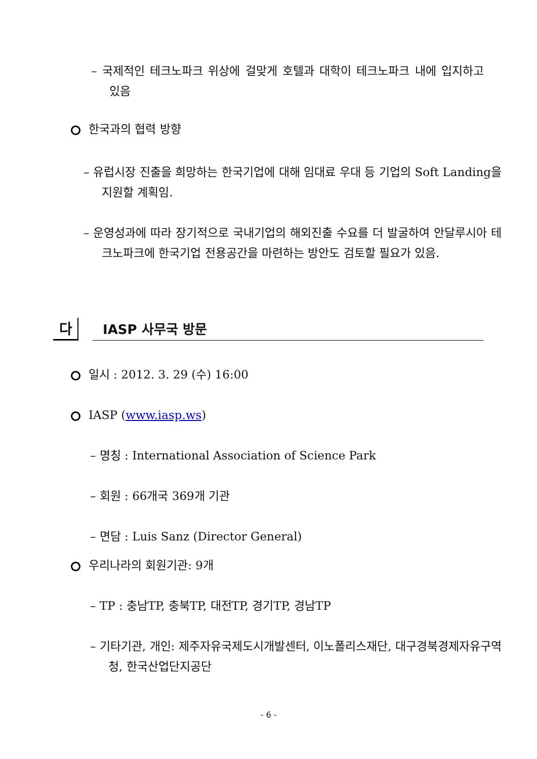– 국제적인 테크노파크 위상에 걸맞게 호텔과 대학이 테크노파크 내에 입지하고 있음
한국과의 협력 방향
– 유럽시장 진출을 희망하는 한국기업에 대해 임대료 우대 등 기업의 Soft Landing을 지원할 계획임.
– 운영성과에 따라 장기적으로 국내기업의 해외진출 수요를 더 발굴하여 안달루시아 테크노파크에 한국기업 전용공간을 마련하는 방안도 검토할 필요가 있음.
다 IASP 사무국 방문
일시 : 2012. 3. 29 (수) 16:00
IASP (www.iasp.ws)
– 명칭 : International Association of Science Park
– 회원 : 66개국 369개 기관
– 면담 : Luis Sanz (Director General)
우리나라의 회원기관: 9개
– TP : 충남TP, 충북TP, 대전TP, 경기TP, 경남TP
– 기타기관, 개인: 제주자유국제도시개발센터, 이노폴리스재단, 대구경북경제자유구역청, 한국산업단지공단
- 6 -